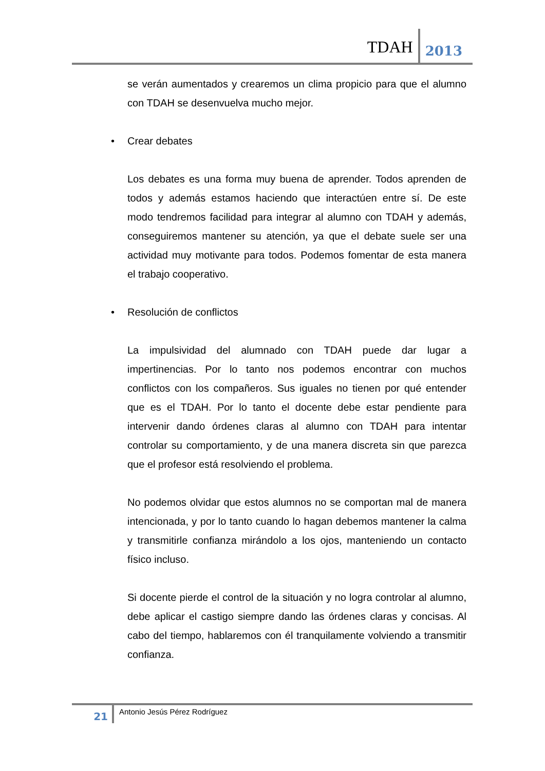TDAH
2013
se verán aumentados y crearemos un clima propicio para que el alumno con TDAH se desenvuelva mucho mejor.
• Crear debates
Los debates es una forma muy buena de aprender. Todos aprenden de todos y además estamos haciendo que interactúen entre sí. De este modo tendremos facilidad para integrar al alumno con TDAH y además, conseguiremos mantener su atención, ya que el debate suele ser una actividad muy motivante para todos. Podemos fomentar de esta manera el trabajo cooperativo.
• Resolución de conflictos
La impulsividad del alumnado con TDAH puede dar lugar a impertinencias. Por lo tanto nos podemos encontrar con muchos conflictos con los compañeros. Sus iguales no tienen por qué entender que es el TDAH. Por lo tanto el docente debe estar pendiente para intervenir dando órdenes claras al alumno con TDAH para intentar controlar su comportamiento, y de una manera discreta sin que parezca que el profesor está resolviendo el problema.
No podemos olvidar que estos alumnos no se comportan mal de manera intencionada, y por lo tanto cuando lo hagan debemos mantener la calma y transmitirle confianza mirándolo a los ojos, manteniendo un contacto físico incluso.
Si docente pierde el control de la situación y no logra controlar al alumno, debe aplicar el castigo siempre dando las órdenes claras y concisas. Al cabo del tiempo, hablaremos con él tranquilamente volviendo a transmitir confianza.
21
Antonio Jesús Pérez Rodríguez